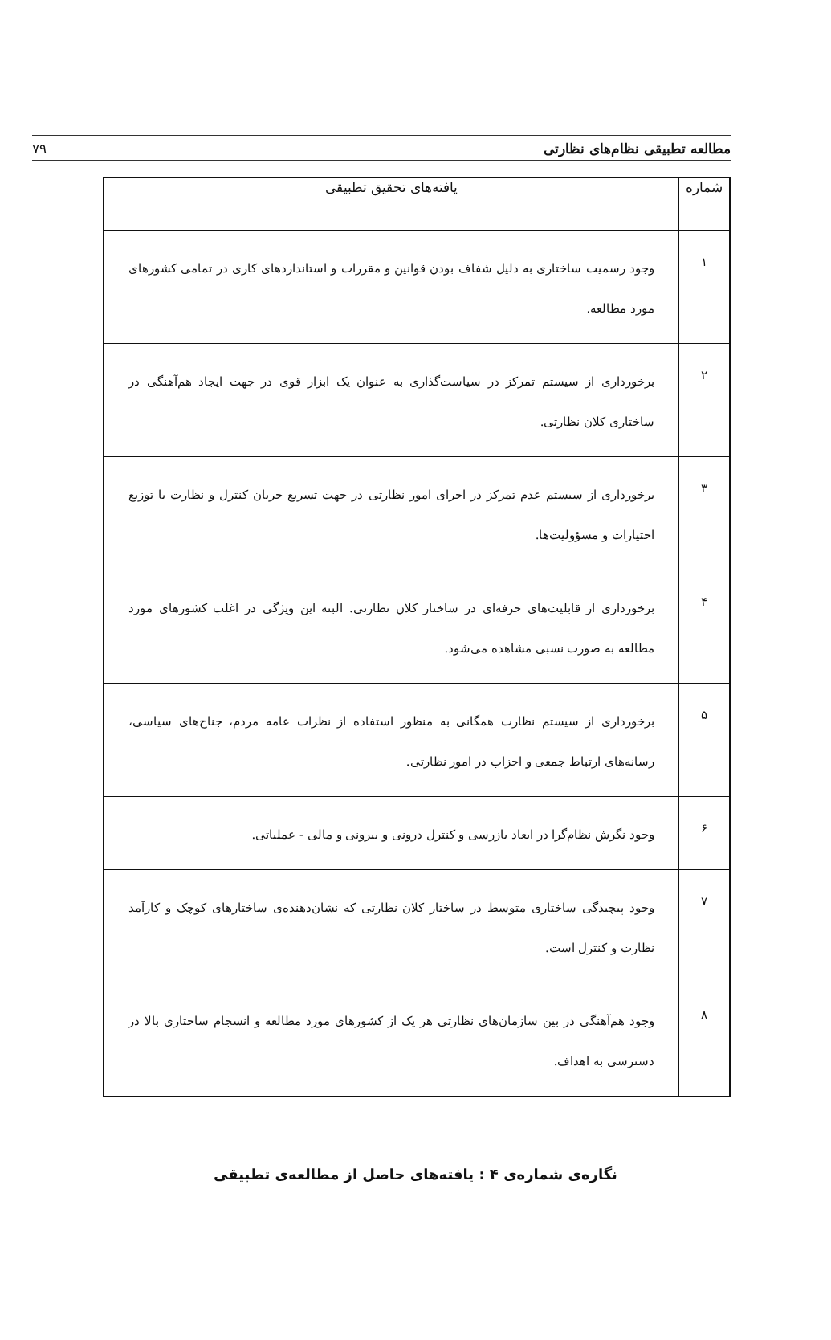مطالعه تطبیقی نظام‌های نظارتی ۷۹
| شماره | یافته‌های تحقیق تطبیقی |
| --- | --- |
| ۱ | وجود رسمیت ساختاری به دلیل شفاف بودن قوانین و مقررات و استانداردهای کاری در تمامی کشورهای مورد مطالعه. |
| ۲ | برخورداری از سیستم تمرکز در سیاست‌گذاری به عنوان یک ابزار قوی در جهت ایجاد هم‌آهنگی در ساختاری کلان نظارتی. |
| ۳ | برخورداری از سیستم عدم تمرکز در اجرای امور نظارتی در جهت تسریع جریان کنترل و نظارت با توزیع اختیارات و مسؤولیت‌ها. |
| ۴ | برخورداری از قابلیت‌های حرفه‌ای در ساختار کلان نظارتی. البته این ویژگی در اغلب کشورهای مورد مطالعه به صورت نسبی مشاهده می‌شود. |
| ۵ | برخورداری از سیستم نظارت همگانی به منظور استفاده از نظرات عامه مردم، جناح‌های سیاسی، رسانه‌های ارتباط جمعی و احزاب در امور نظارتی. |
| ۶ | وجود نگرش نظام‌گرا در ابعاد بازرسی و کنترل درونی و بیرونی و مالی - عملیاتی. |
| ۷ | وجود پیچیدگی ساختاری متوسط در ساختار کلان نظارتی که نشان‌دهنده‌ی ساختارهای کوچک و کارآمد نظارت و کنترل است. |
| ۸ | وجود هم‌آهنگی در بین سازمان‌های نظارتی هر یک از کشورهای مورد مطالعه و انسجام ساختاری بالا در دسترسی به اهداف. |
نگاره‌ی شماره‌ی ۴ : یافته‌های حاصل از مطالعه‌ی تطبیقی